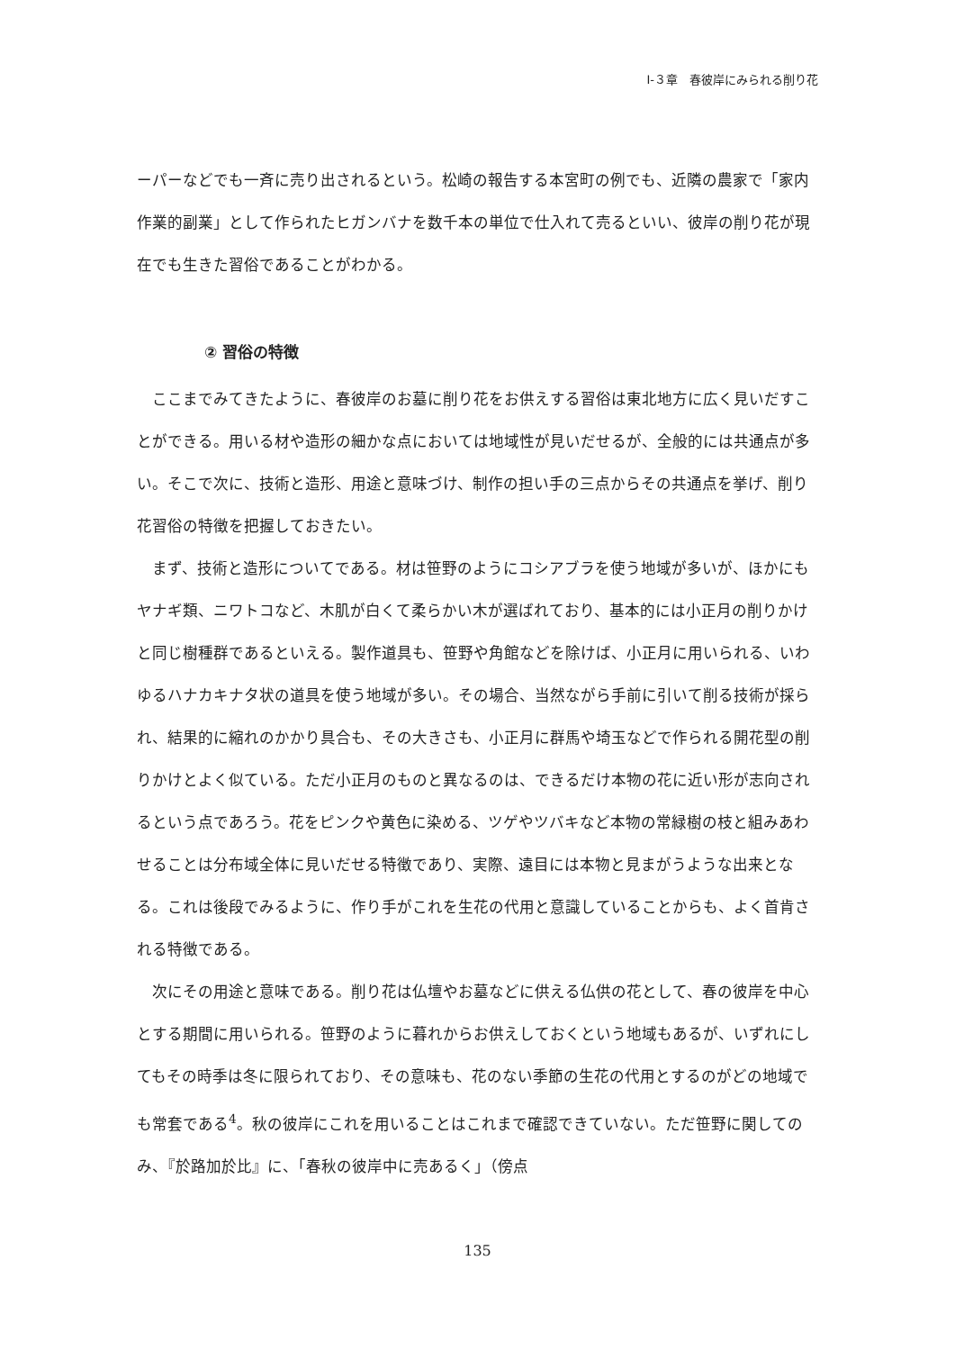Ⅰ-３章　春彼岸にみられる削り花
ーパーなどでも一斉に売り出されるという。松崎の報告する本宮町の例でも、近隣の農家で「家内作業的副業」として作られたヒガンバナを数千本の単位で仕入れて売るといい、彼岸の削り花が現在でも生きた習俗であることがわかる。
② 習俗の特徴
ここまでみてきたように、春彼岸のお墓に削り花をお供えする習俗は東北地方に広く見いだすことができる。用いる材や造形の細かな点においては地域性が見いだせるが、全般的には共通点が多い。そこで次に、技術と造形、用途と意味づけ、制作の担い手の三点からその共通点を挙げ、削り花習俗の特徴を把握しておきたい。
まず、技術と造形についてである。材は笹野のようにコシアブラを使う地域が多いが、ほかにもヤナギ類、ニワトコなど、木肌が白くて柔らかい木が選ばれており、基本的には小正月の削りかけと同じ樹種群であるといえる。製作道具も、笹野や角館などを除けば、小正月に用いられる、いわゆるハナカキナタ状の道具を使う地域が多い。その場合、当然ながら手前に引いて削る技術が採られ、結果的に縮れのかかり具合も、その大きさも、小正月に群馬や埼玉などで作られる開花型の削りかけとよく似ている。ただ小正月のものと異なるのは、できるだけ本物の花に近い形が志向されるという点であろう。花をピンクや黄色に染める、ツゲやツバキなど本物の常緑樹の枝と組みあわせることは分布域全体に見いだせる特徴であり、実際、遠目には本物と見まがうような出来となる。これは後段でみるように、作り手がこれを生花の代用と意識していることからも、よく首肯される特徴である。
次にその用途と意味である。削り花は仏壇やお墓などに供える仏供の花として、春の彼岸を中心とする期間に用いられる。笹野のように暮れからお供えしておくという地域もあるが、いずれにしてもその時季は冬に限られており、その意味も、花のない季節の生花の代用とするのがどの地域でも常套である<sup>4</sup>。秋の彼岸にこれを用いることはこれまで確認できていない。ただ笹野に関してのみ、『於路加於比』に、「春秋の彼岸中に売あるく」（傍点
135